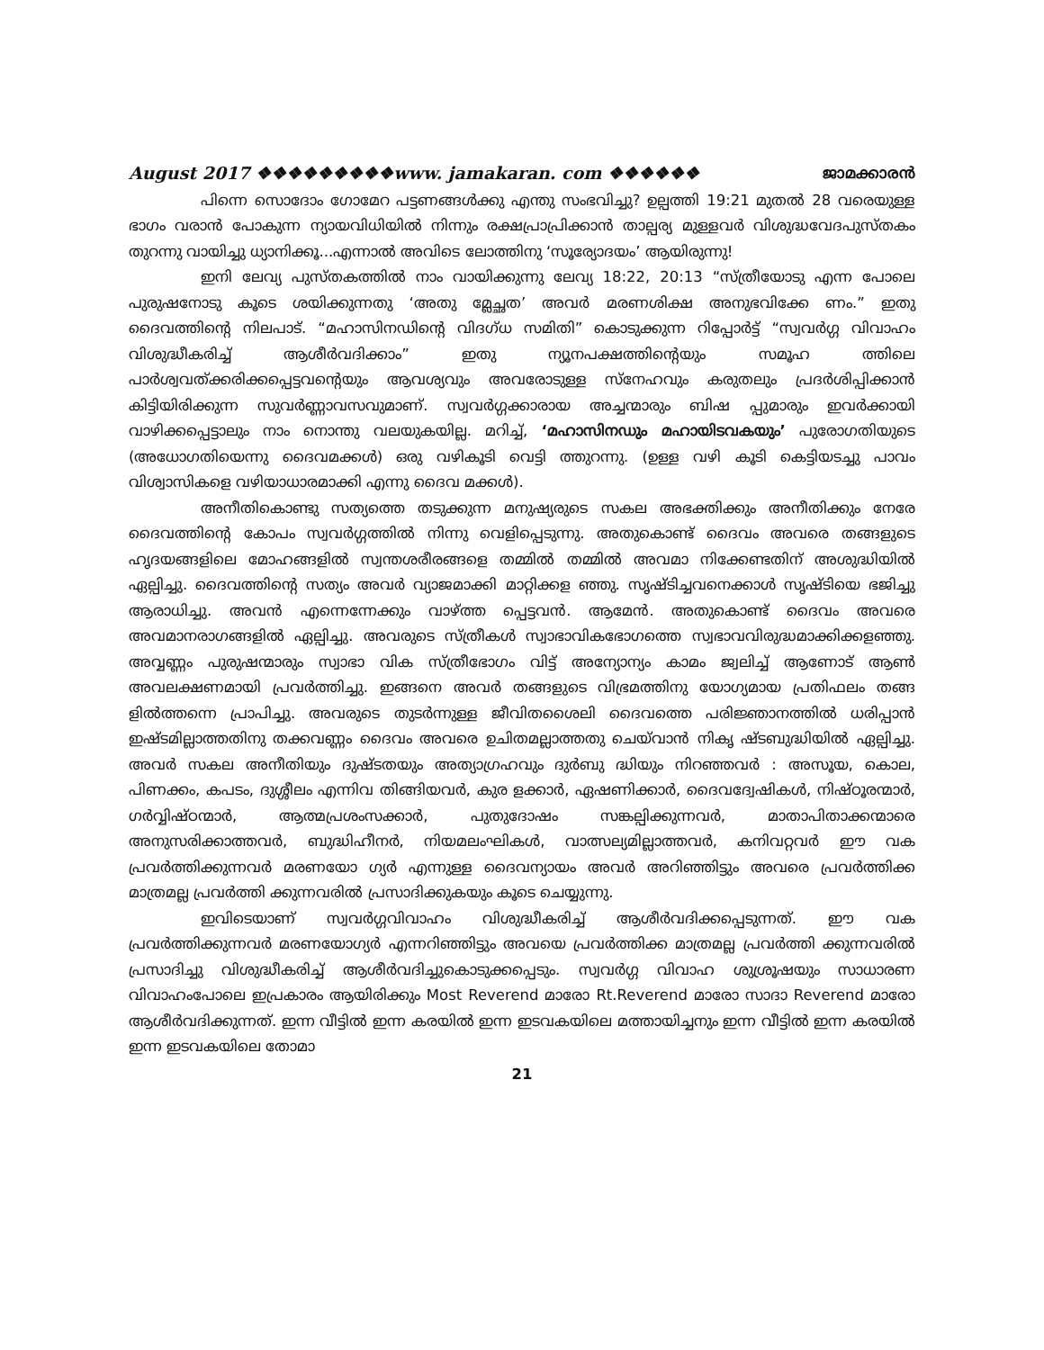August 2017 ❖❖❖❖❖❖❖❖❖www. jamakaran. com ❖❖❖❖❖❖ ജാമക്കാരൻ
പിന്നെ സൊദോം ഗോമേറ പട്ടണങ്ങൾക്കു എന്തു സംഭവിച്ചു? ഉല്പത്തി 19:21 മുതൽ 28 വരെയുള്ള ഭാഗം വരാൻ പോകുന്ന ന്യായവിധിയിൽ നിന്നും രക്ഷപ്രാപ്രിക്കാൻ താല്പര്യ മുള്ളവർ വിശുദ്ധവേദപുസ്തകം തുറന്നു വായിച്ചു ധ്യാനിക്കൂ...എന്നാൽ അവിടെ ലോത്തിനു ‘സൂര്യോദയം’ ആയിരുന്നു!
ഇനി ലേവ്യ പുസ്തകത്തിൽ നാം വായിക്കുന്നു ലേവ്യ 18:22, 20:13 “സ്ത്രീയോടു എന്ന പോലെ പുരുഷനോടു കൂടെ ശയിക്കുന്നതു ‘അതു മ്ലേച്ഛത’ അവർ മരണശിക്ഷ അനുഭവിക്കേ ണം.” ഇതു ദൈവത്തിന്റെ നിലപാട്. “മഹാസിനഡിന്റെ വിദഗ്ധ സമിതി” കൊടുക്കുന്ന റിപ്പോർട്ട് “സ്വവർഗ്ഗ വിവാഹം വിശുദ്ധീകരിച്ച് ആശീർവദിക്കാം” ഇതു ന്യൂനപക്ഷത്തിന്റെയും സമൂഹ ത്തിലെ പാർശ്വവത്ക്കരിക്കപ്പെട്ടവന്റെയും ആവശ്യവും അവരോടുള്ള സ്നേഹവും കരുതലും പ്രദർശിപ്പിക്കാൻ കിട്ടിയിരിക്കുന്ന സുവർണ്ണാവസവുമാണ്. സ്വവർഗ്ഗക്കാരായ അച്ചന്മാരും ബിഷ പ്പുമാരും ഇവർക്കായി വാഴിക്കപ്പെട്ടാലും നാം നൊന്തു വലയുകയില്ല. മറിച്ച്, ‘മഹാസിനഡും മഹായിടവകയും’ പുരോഗതിയുടെ (അധോഗതിയെന്നു ദൈവമക്കൾ) ഒരു വഴികൂടി വെട്ടി ത്തുറന്നു. (ഉള്ള വഴി കൂടി കെട്ടിയടച്ചു പാവം വിശ്വാസികളെ വഴിയാധാരമാക്കി എന്നു ദൈവ മക്കൾ).
അനീതികൊണ്ടു സത്യത്തെ തടുക്കുന്ന മനുഷ്യരുടെ സകല അഭക്തിക്കും അനീതിക്കും നേരേ ദൈവത്തിന്റെ കോപം സ്വവർഗ്ഗത്തിൽ നിന്നു വെളിപ്പെടുന്നു. അതുകൊണ്ട് ദൈവം അവരെ തങ്ങളുടെ ഹൃദയങ്ങളിലെ മോഹങ്ങളിൽ സ്വന്തശരീരങ്ങളെ തമ്മിൽ തമ്മിൽ അവമാ നിക്കേണ്ടതിന് അശുദ്ധിയിൽ ഏല്പിച്ചു. ദൈവത്തിന്റെ സത്യം അവർ വ്യാജമാക്കി മാറ്റിക്കള ഞ്ഞു. സൃഷ്ടിച്ചവനെക്കാൾ സൃഷ്ടിയെ ഭജിച്ചു ആരാധിച്ചു. അവൻ എന്നെന്നേക്കും വാഴ്ത്ത പ്പെട്ടവൻ. ആമേൻ. അതുകൊണ്ട് ദൈവം അവരെ അവമാനരാഗങ്ങളിൽ ഏല്പിച്ചു. അവരുടെ സ്ത്രീകൾ സ്വാഭാവികഭോഗത്തെ സ്വഭാവവിരുദ്ധമാക്കിക്കളഞ്ഞു. അവ്വണ്ണം പുരുഷന്മാരും സ്വാഭാ വിക സ്ത്രീഭോഗം വിട്ട് അന്യോന്യം കാമം ജ്വലിച്ച് ആണോട് ആൺ അവലക്ഷണമായി പ്രവർത്തിച്ചു. ഇങ്ങനെ അവർ തങ്ങളുടെ വിഭ്രമത്തിനു യോഗ്യമായ പ്രതിഫലം തങ്ങ ളിൽത്തന്നെ പ്രാപിച്ചു. അവരുടെ തുടർന്നുള്ള ജീവിതശൈലി ദൈവത്തെ പരിജ്ഞാനത്തിൽ ധരിപ്പാൻ ഇഷ്ടമില്ലാത്തതിനു തക്കവണ്ണം ദൈവം അവരെ ഉചിതമല്ലാത്തതു ചെയ്‌വാൻ നികൃ ഷ്ടബുദ്ധിയിൽ ഏല്പിച്ചു. അവർ സകല അനീതിയും ദുഷ്ടതയും അത്യാഗ്രഹവും ദുർബു ദ്ധിയും നിറഞ്ഞവർ : അസൂയ, കൊല, പിണക്കം, കപടം, ദുശ്ശീലം എന്നിവ തിങ്ങിയവർ, കുര ളക്കാർ, ഏഷണിക്കാർ, ദൈവദ്വേഷികൾ, നിഷ്ഠൂരന്മാർ, ഗർവ്വിഷ്ഠന്മാർ, ആത്മപ്രശംസക്കാർ, പുതുദോഷം സങ്കല്പിക്കുന്നവർ, മാതാപിതാക്കന്മാരെ അനുസരിക്കാത്തവർ, ബുദ്ധിഹീനർ, നിയമലംഘികൾ, വാത്സല്യമില്ലാത്തവർ, കനിവറ്റവർ ഈ വക പ്രവർത്തിക്കുന്നവർ മരണയോ ഗ്യർ എന്നുള്ള ദൈവന്യായം അവർ അറിഞ്ഞിട്ടും അവരെ പ്രവർത്തിക്ക മാത്രമല്ല പ്രവർത്തി ക്കുന്നവരിൽ പ്രസാദിക്കുകയും കൂടെ ചെയ്യുന്നു.
ഇവിടെയാണ് സ്വവർഗ്ഗവിവാഹം വിശുദ്ധീകരിച്ച് ആശീർവദിക്കപ്പെടുന്നത്. ഈ വക പ്രവർത്തിക്കുന്നവർ മരണയോഗ്യർ എന്നറിഞ്ഞിട്ടും അവയെ പ്രവർത്തിക്ക മാത്രമല്ല പ്രവർത്തി ക്കുന്നവരിൽ പ്രസാദിച്ചു വിശുദ്ധീകരിച്ച് ആശീർവദിച്ചുകൊടുക്കപ്പെടും. സ്വവർഗ്ഗ വിവാഹ ശുശ്രൂഷയും സാധാരണ വിവാഹംപോലെ ഇപ്രകാരം ആയിരിക്കും Most Reverend മാരോ Rt.Reverend മാരോ സാദാ Reverend മാരോ ആശീർവദിക്കുന്നത്. ഇന്ന വീട്ടിൽ ഇന്ന കരയിൽ ഇന്ന ഇടവകയിലെ മത്തായിച്ചനും ഇന്ന വീട്ടിൽ ഇന്ന കരയിൽ ഇന്ന ഇടവകയിലെ തോമാ
21